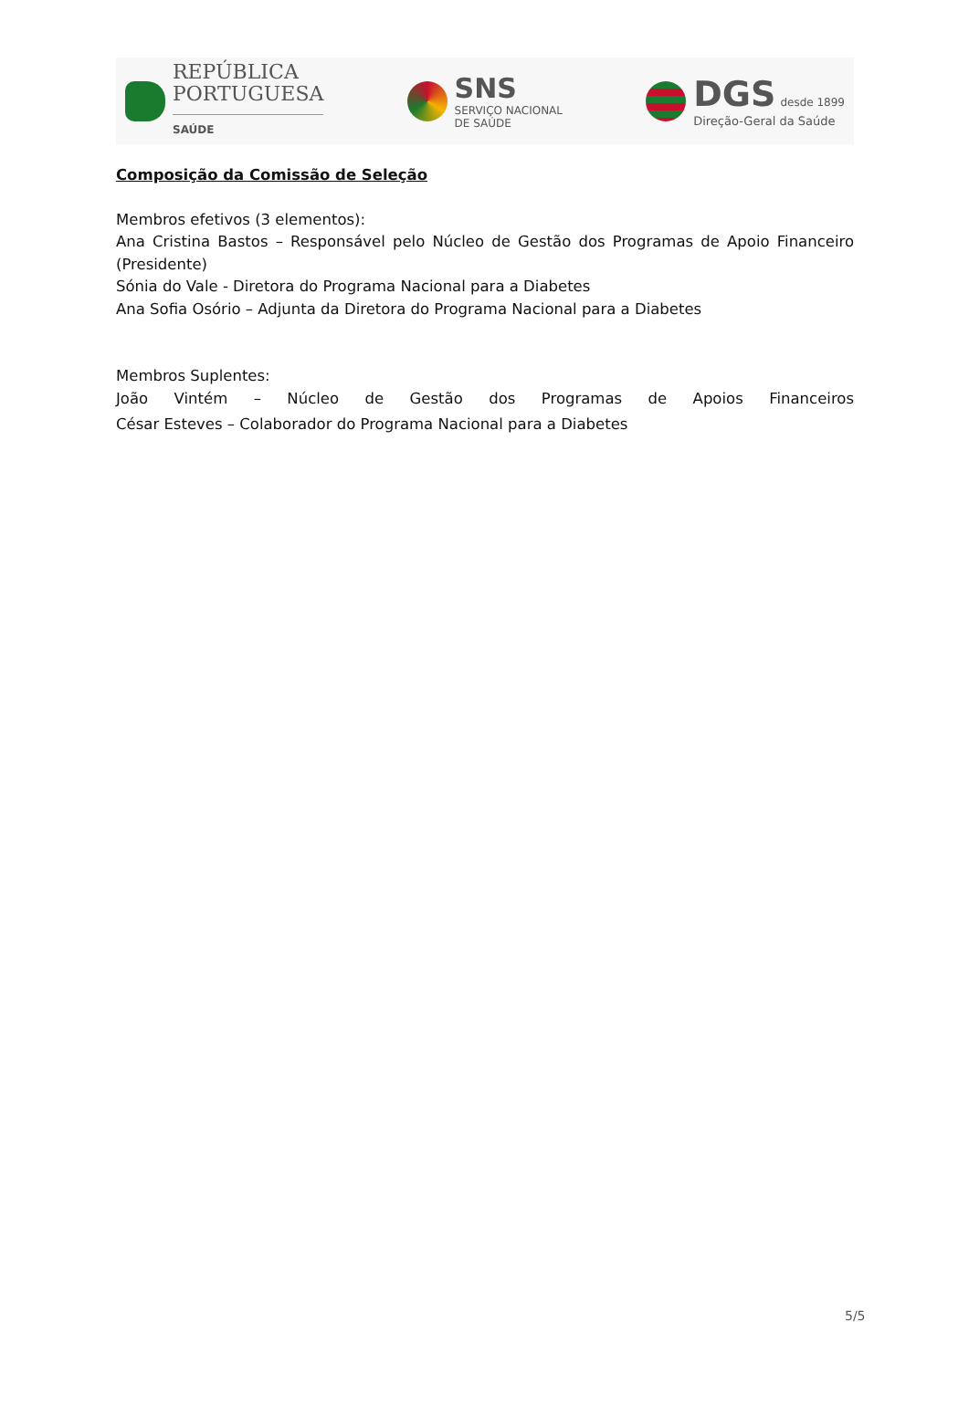REPÚBLICA
PORTUGUESA
SAÚDE
SNS
SERVIÇO NACIONAL
DE SAÚDE
DGS desde 1899
Direção-Geral da Saúde
Composição da Comissão de Seleção
Membros efetivos (3 elementos):
Ana Cristina Bastos – Responsável pelo Núcleo de Gestão dos Programas de Apoio Financeiro (Presidente)
Sónia do Vale - Diretora do Programa Nacional para a Diabetes
Ana Sofia Osório – Adjunta da Diretora do Programa Nacional para a Diabetes
Membros Suplentes:
João Vintém – Núcleo de Gestão dos Programas de Apoios Financeiros
César Esteves – Colaborador do Programa Nacional para a Diabetes
5/5